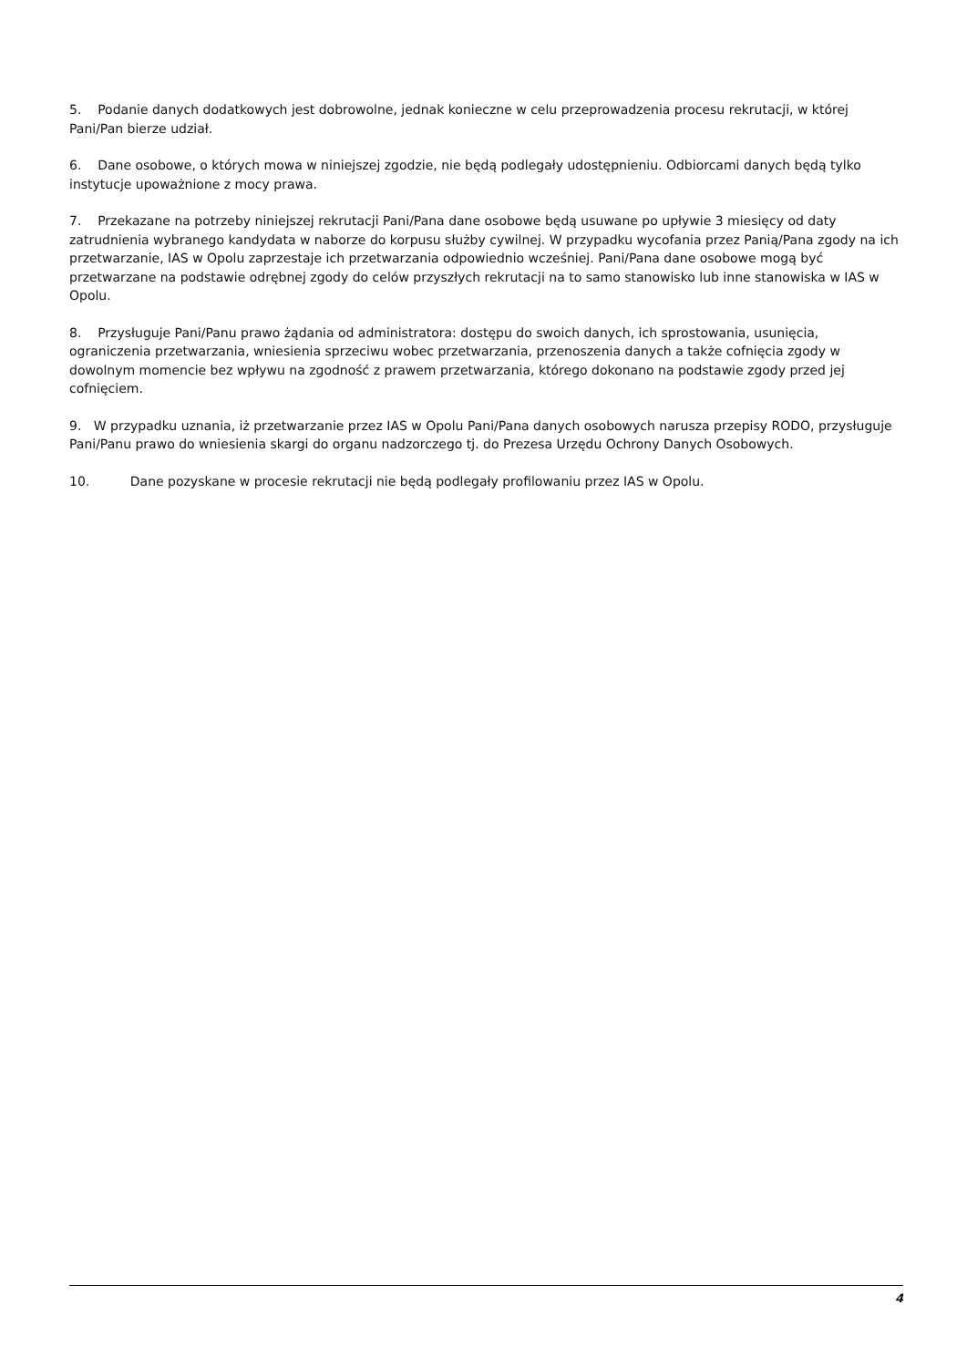5. Podanie danych dodatkowych jest dobrowolne, jednak konieczne w celu przeprowadzenia procesu rekrutacji, w której Pani/Pan bierze udział.
6. Dane osobowe, o których mowa w niniejszej zgodzie, nie będą podlegały udostępnieniu. Odbiorcami danych będą tylko instytucje upoważnione z mocy prawa.
7. Przekazane na potrzeby niniejszej rekrutacji Pani/Pana dane osobowe będą usuwane po upływie 3 miesięcy od daty zatrudnienia wybranego kandydata w naborze do korpusu służby cywilnej. W przypadku wycofania przez Panią/Pana zgody na ich przetwarzanie, IAS w Opolu zaprzestaje ich przetwarzania odpowiednio wcześniej. Pani/Pana dane osobowe mogą być przetwarzane na podstawie odrębnej zgody do celów przyszłych rekrutacji na to samo stanowisko lub inne stanowiska w IAS w Opolu.
8. Przysługuje Pani/Panu prawo żądania od administratora: dostępu do swoich danych, ich sprostowania, usunięcia, ograniczenia przetwarzania, wniesienia sprzeciwu wobec przetwarzania, przenoszenia danych a także cofnięcia zgody w dowolnym momencie bez wpływu na zgodność z prawem przetwarzania, którego dokonano na podstawie zgody przed jej cofnięciem.
9. W przypadku uznania, iż przetwarzanie przez IAS w Opolu Pani/Pana danych osobowych narusza przepisy RODO, przysługuje Pani/Panu prawo do wniesienia skargi do organu nadzorczego tj. do Prezesa Urzędu Ochrony Danych Osobowych.
10. Dane pozyskane w procesie rekrutacji nie będą podlegały profilowaniu przez IAS w Opolu.
4